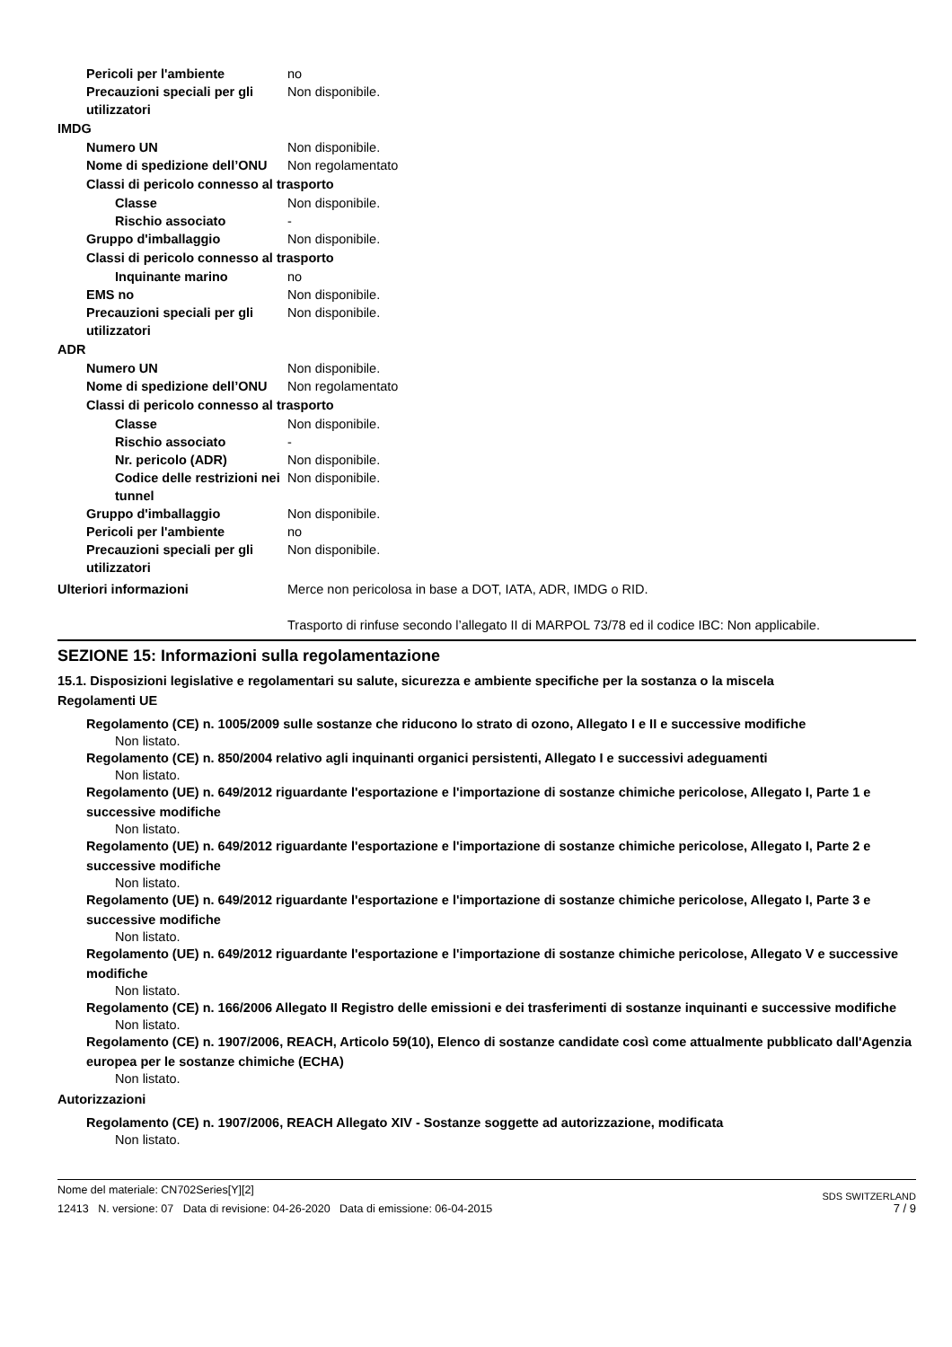Pericoli per l'ambiente no
Precauzioni speciali per gli utilizzatori
Non disponibile.
IMDG
Numero UN Non disponibile.
Nome di spedizione dell’ONU
Non regolamentato
Classi di pericolo connesso al trasporto
Classe Non disponibile.
Rischio associato -
Gruppo d'imballaggio Non disponibile.
Classi di pericolo connesso al trasporto
Inquinante marino no
EMS no Non disponibile.
Precauzioni speciali per gli utilizzatori
Non disponibile.
ADR
Numero UN Non disponibile.
Nome di spedizione dell’ONU
Non regolamentato
Classi di pericolo connesso al trasporto
Classe Non disponibile.
Rischio associato -
Nr. pericolo (ADR) Non disponibile.
Codice delle restrizioni nei tunnel
Non disponibile.
Gruppo d'imballaggio Non disponibile.
Pericoli per l'ambiente no
Precauzioni speciali per gli utilizzatori
Non disponibile.
Ulteriori informazioni Merce non pericolosa in base a DOT, IATA, ADR, IMDG o RID.
Trasporto di rinfuse secondo l’allegato II di MARPOL 73/78 ed il codice IBC: Non applicabile.
SEZIONE 15: Informazioni sulla regolamentazione
15.1. Disposizioni legislative e regolamentari su salute, sicurezza e ambiente specifiche per la sostanza o la miscela
Regolamenti UE
Regolamento (CE) n. 1005/2009 sulle sostanze che riducono lo strato di ozono, Allegato I e II e successive modifiche
Non listato.
Regolamento (CE) n. 850/2004 relativo agli inquinanti organici persistenti, Allegato I e successivi adeguamenti
Non listato.
Regolamento (UE) n. 649/2012 riguardante l'esportazione e l'importazione di sostanze chimiche pericolose, Allegato I, Parte 1 e successive modifiche
Non listato.
Regolamento (UE) n. 649/2012 riguardante l'esportazione e l'importazione di sostanze chimiche pericolose, Allegato I, Parte 2 e successive modifiche
Non listato.
Regolamento (UE) n. 649/2012 riguardante l'esportazione e l'importazione di sostanze chimiche pericolose, Allegato I, Parte 3 e successive modifiche
Non listato.
Regolamento (UE) n. 649/2012 riguardante l'esportazione e l'importazione di sostanze chimiche pericolose, Allegato V e successive modifiche
Non listato.
Regolamento (CE) n. 166/2006 Allegato II Registro delle emissioni e dei trasferimenti di sostanze inquinanti e successive modifiche
Non listato.
Regolamento (CE) n. 1907/2006, REACH, Articolo 59(10), Elenco di sostanze candidate così come attualmente pubblicato dall'Agenzia europea per le sostanze chimiche (ECHA)
Non listato.
Autorizzazioni
Regolamento (CE) n. 1907/2006, REACH Allegato XIV - Sostanze soggette ad autorizzazione, modificata
Non listato.
Nome del materiale: CN702Series[Y][2]
12413 N. versione: 07 Data di revisione: 04-26-2020 Data di emissione: 06-04-2015
SDS SWITZERLAND
7 / 9